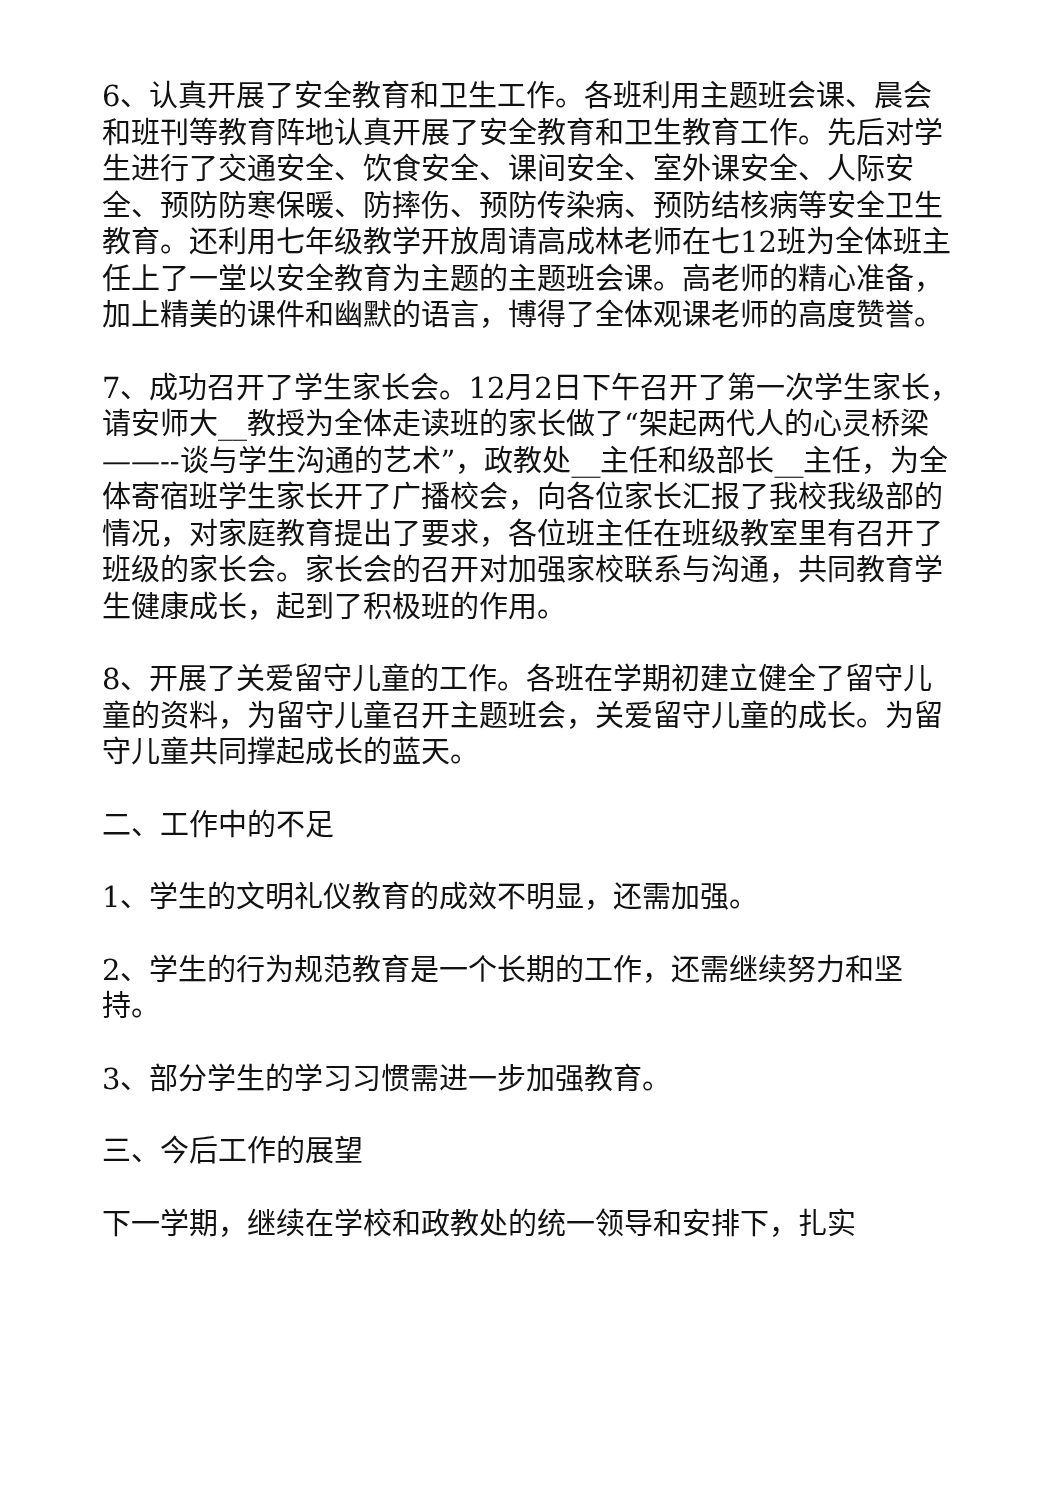6、认真开展了安全教育和卫生工作。各班利用主题班会课、晨会和班刊等教育阵地认真开展了安全教育和卫生教育工作。先后对学生进行了交通安全、饮食安全、课间安全、室外课安全、人际安全、预防防寒保暖、防摔伤、预防传染病、预防结核病等安全卫生教育。还利用七年级教学开放周请高成林老师在七12班为全体班主任上了一堂以安全教育为主题的主题班会课。高老师的精心准备，加上精美的课件和幽默的语言，博得了全体观课老师的高度赞誉。
7、成功召开了学生家长会。12月2日下午召开了第一次学生家长，请安师大__教授为全体走读班的家长做了“架起两代人的心灵桥梁——--谈与学生沟通的艺术”，政教处__主任和级部长__主任，为全体寄宿班学生家长开了广播校会，向各位家长汇报了我校我级部的情况，对家庭教育提出了要求，各位班主任在班级教室里有召开了班级的家长会。家长会的召开对加强家校联系与沟通，共同教育学生健康成长，起到了积极班的作用。
8、开展了关爱留守儿童的工作。各班在学期初建立健全了留守儿童的资料，为留守儿童召开主题班会，关爱留守儿童的成长。为留守儿童共同撑起成长的蓝天。
二、工作中的不足
1、学生的文明礼仪教育的成效不明显，还需加强。
2、学生的行为规范教育是一个长期的工作，还需继续努力和坚持。
3、部分学生的学习习惯需进一步加强教育。
三、今后工作的展望
下一学期，继续在学校和政教处的统一领导和安排下，扎实